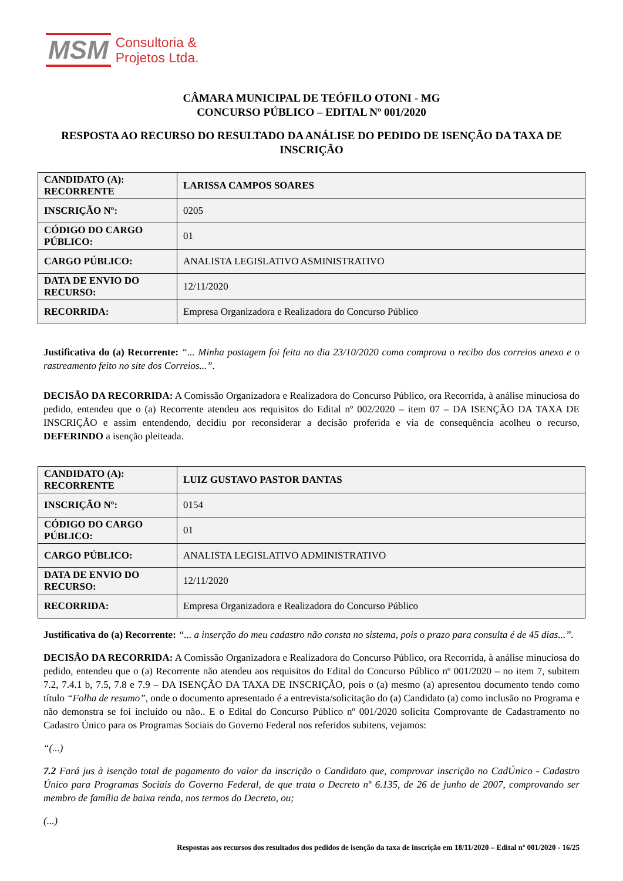MSM Consultoria &
Projetos Ltda.
CÂMARA MUNICIPAL DE TEÓFILO OTONI - MG
CONCURSO PÚBLICO – EDITAL Nº 001/2020
RESPOSTA AO RECURSO DO RESULTADO DA ANÁLISE DO PEDIDO DE ISENÇÃO DA TAXA DE INSCRIÇÃO
| CANDIDATO (A): RECORRENTE | LARISSA CAMPOS SOARES |
| INSCRIÇÃO Nº: | 0205 |
| CÓDIGO DO CARGO PÚBLICO: | 01 |
| CARGO PÚBLICO: | ANALISTA LEGISLATIVO ASMINISTRATIVO |
| DATA DE ENVIO DO RECURSO: | 12/11/2020 |
| RECORRIDA: | Empresa Organizadora e Realizadora do Concurso Público |
Justificativa do (a) Recorrente: “... Minha postagem foi feita no dia 23/10/2020 como comprova o recibo dos correios anexo e o rastreamento feito no site dos Correios...”.
DECISÃO DA RECORRIDA: A Comissão Organizadora e Realizadora do Concurso Público, ora Recorrida, à análise minuciosa do pedido, entendeu que o (a) Recorrente atendeu aos requisitos do Edital nº 002/2020 – item 07 – DA ISENÇÃO DA TAXA DE INSCRIÇÃO e assim entendendo, decidiu por reconsiderar a decisão proferida e via de consequência acolheu o recurso, DEFERINDO a isenção pleiteada.
| CANDIDATO (A): RECORRENTE | LUIZ GUSTAVO PASTOR DANTAS |
| INSCRIÇÃO Nº: | 0154 |
| CÓDIGO DO CARGO PÚBLICO: | 01 |
| CARGO PÚBLICO: | ANALISTA LEGISLATIVO ADMINISTRATIVO |
| DATA DE ENVIO DO RECURSO: | 12/11/2020 |
| RECORRIDA: | Empresa Organizadora e Realizadora do Concurso Público |
Justificativa do (a) Recorrente: “... a inserção do meu cadastro não consta no sistema, pois o prazo para consulta é de 45 dias...”.
DECISÃO DA RECORRIDA: A Comissão Organizadora e Realizadora do Concurso Público, ora Recorrida, à análise minuciosa do pedido, entendeu que o (a) Recorrente não atendeu aos requisitos do Edital do Concurso Público nº 001/2020 – no item 7, subitem 7.2, 7.4.1 b, 7.5, 7.8 e 7.9 – DA ISENÇÃO DA TAXA DE INSCRIÇÃO, pois o (a) mesmo (a) apresentou documento tendo como título “Folha de resumo”, onde o documento apresentado é a entrevista/solicitação do (a) Candidato (a) como inclusão no Programa e não demonstra se foi incluído ou não.. E o Edital do Concurso Público nº 001/2020 solicita Comprovante de Cadastramento no Cadastro Único para os Programas Sociais do Governo Federal nos referidos subitens, vejamos:
“(...)
7.2 Fará jus à isenção total de pagamento do valor da inscrição o Candidato que, comprovar inscrição no CadÚnico - Cadastro Único para Programas Sociais do Governo Federal, de que trata o Decreto nº 6.135, de 26 de junho de 2007, comprovando ser membro de família de baixa renda, nos termos do Decreto, ou;
(...)
Respostas aos recursos dos resultados dos pedidos de isenção da taxa de inscrição em 18/11/2020 – Edital nº 001/2020 - 16/25